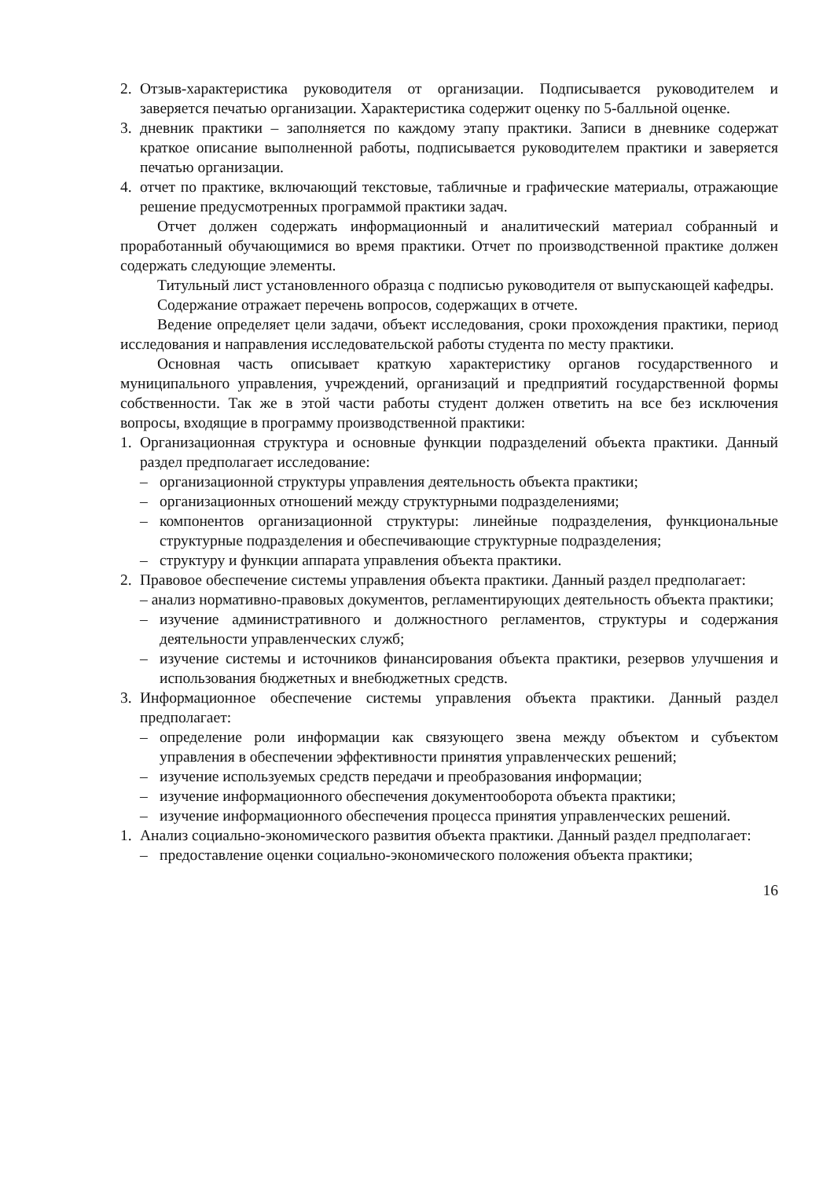2. Отзыв-характеристика руководителя от организации. Подписывается руководителем и заверяется печатью организации. Характеристика содержит оценку по 5-балльной оценке.
3. дневник практики – заполняется по каждому этапу практики. Записи в дневнике содержат краткое описание выполненной работы, подписывается руководителем практики и заверяется печатью организации.
4. отчет по практике, включающий текстовые, табличные и графические материалы, отражающие решение предусмотренных программой практики задач.
Отчет должен содержать информационный и аналитический материал собранный и проработанный обучающимися во время практики. Отчет по производственной практике должен содержать следующие элементы.
Титульный лист установленного образца с подписью руководителя от выпускающей кафедры.
Содержание отражает перечень вопросов, содержащих в отчете.
Ведение определяет цели задачи, объект исследования, сроки прохождения практики, период исследования и направления исследовательской работы студента по месту практики.
Основная часть описывает краткую характеристику органов государственного и муниципального управления, учреждений, организаций и предприятий государственной формы собственности. Так же в этой части работы студент должен ответить на все без исключения вопросы, входящие в программу производственной практики:
1. Организационная структура и основные функции подразделений объекта практики. Данный раздел предполагает исследование:
– организационной структуры управления деятельность объекта практики;
– организационных отношений между структурными подразделениями;
– компонентов организационной структуры: линейные подразделения, функциональные структурные подразделения и обеспечивающие структурные подразделения;
– структуру и функции аппарата управления объекта практики.
2. Правовое обеспечение системы управления объекта практики. Данный раздел предполагает:
– анализ нормативно-правовых документов, регламентирующих деятельность объекта практики;
– изучение административного и должностного регламентов, структуры и содержания деятельности управленческих служб;
– изучение системы и источников финансирования объекта практики, резервов улучшения и использования бюджетных и внебюджетных средств.
3. Информационное обеспечение системы управления объекта практики. Данный раздел предполагает:
– определение роли информации как связующего звена между объектом и субъектом управления в обеспечении эффективности принятия управленческих решений;
– изучение используемых средств передачи и преобразования информации;
– изучение информационного обеспечения документооборота объекта практики;
– изучение информационного обеспечения процесса принятия управленческих решений.
1. Анализ социально-экономического развития объекта практики. Данный раздел предполагает:
– предоставление оценки социально-экономического положения объекта практики;
16